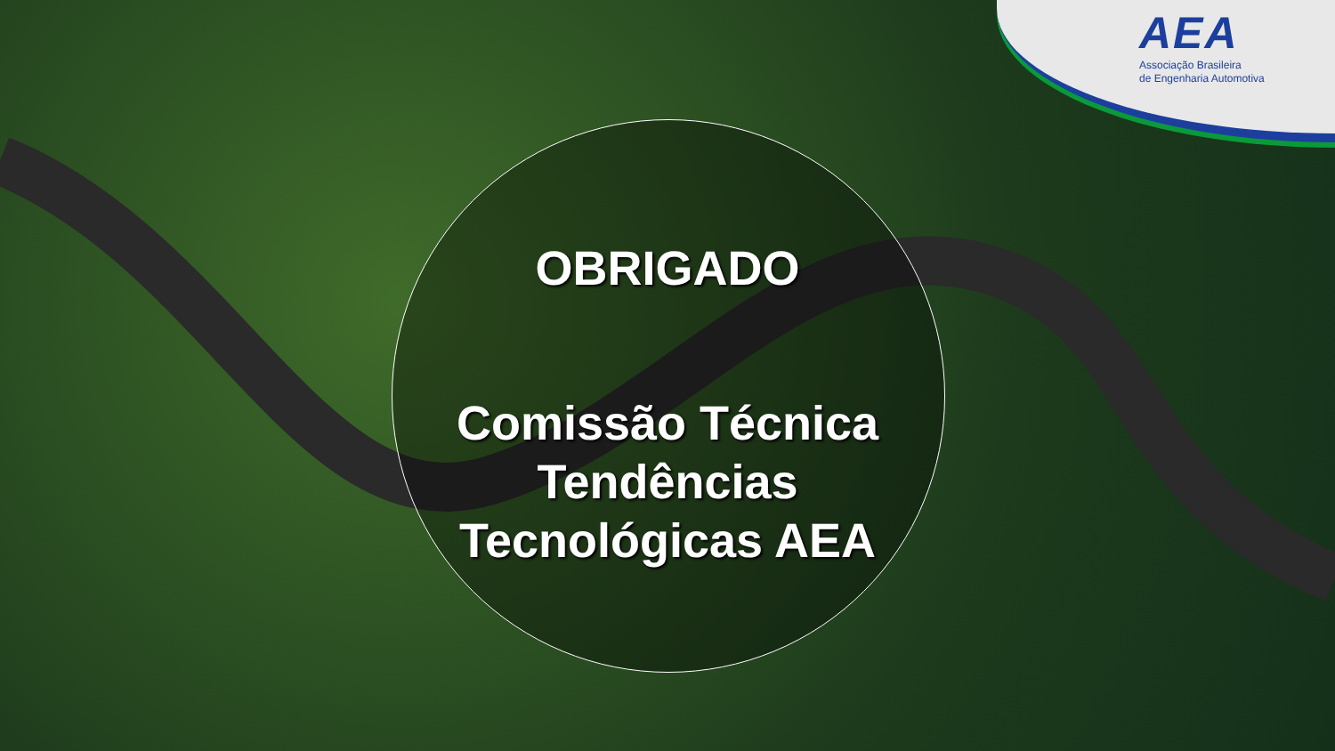AEA
Associação Brasileira
de Engenharia Automotiva
OBRIGADO
Comissão Técnica
Tendências
Tecnológicas AEA